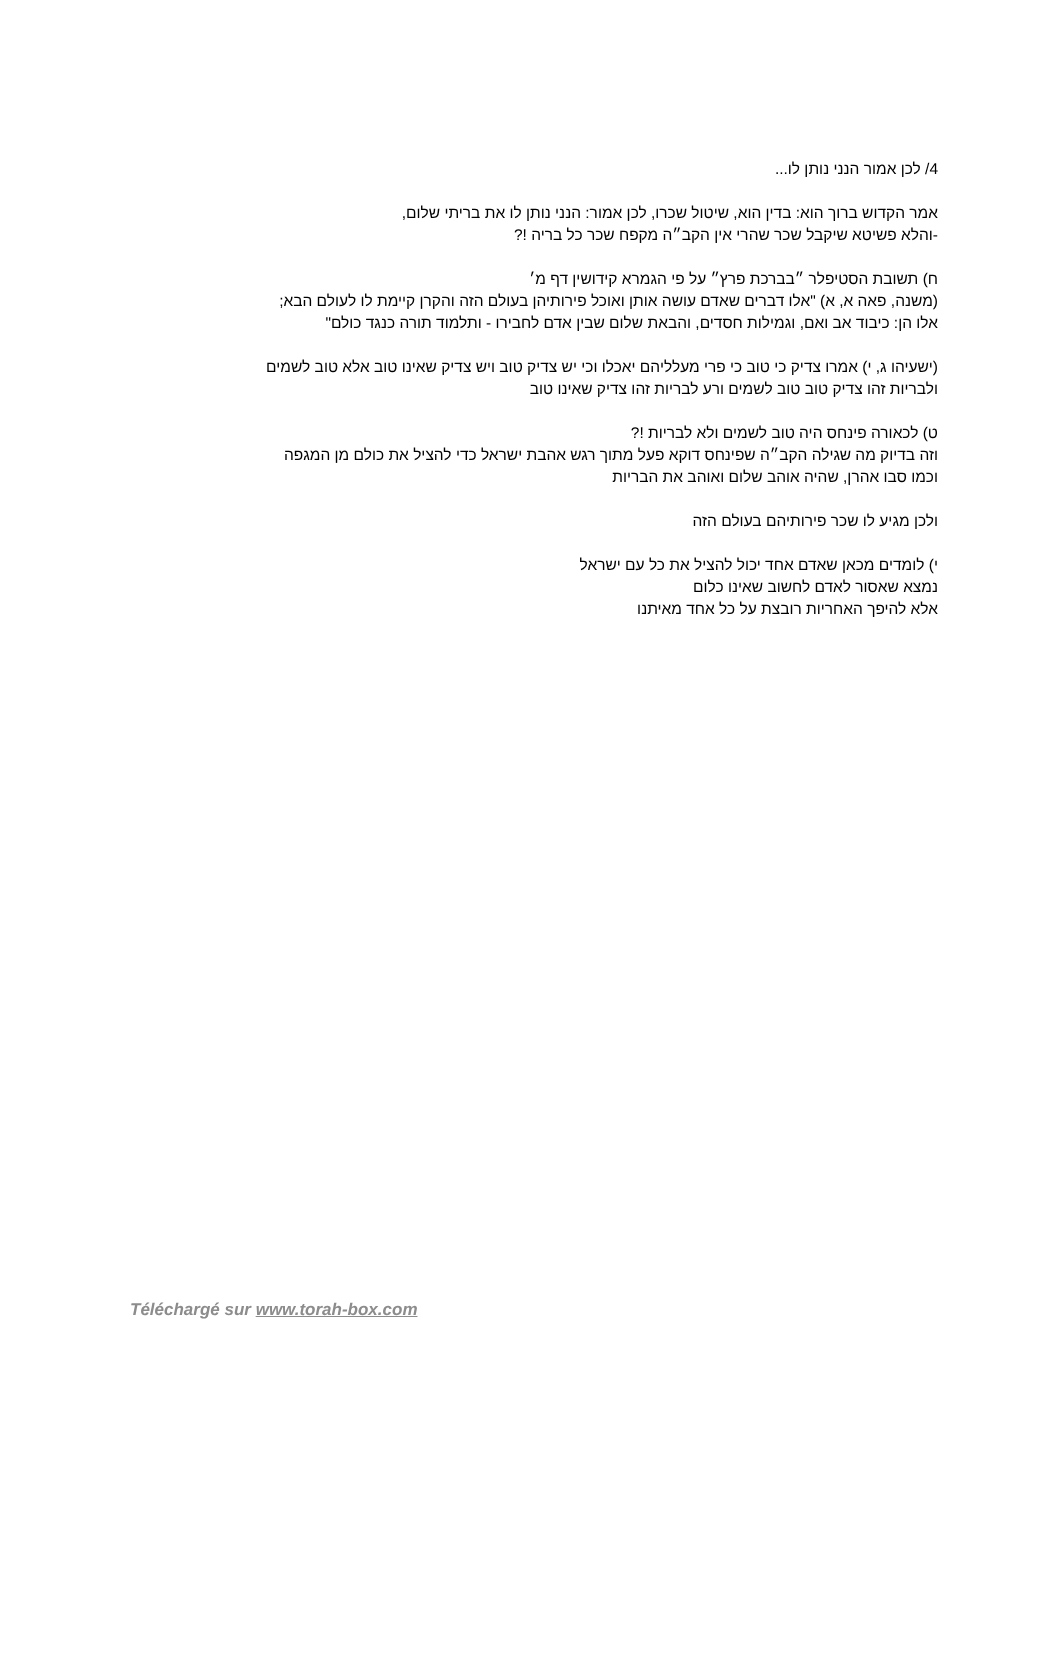4/ לכן אמור הנני נותן לו...
אמר הקדוש ברוך הוא: בדין הוא, שיטול שכרו, לכן אמור: הנני נותן לו את בריתי שלום,
-והלא פשיטא שיקבל שכר שהרי אין הקב״ה מקפח שכר כל בריה !?
ח) תשובת הסטיפלר ״בברכת פרץ״ על פי הגמרא קידושין דף מ׳
(משנה, פאה א, א) "אלו דברים שאדם עושה אותן ואוכל פירותיהן בעולם הזה והקרן קיימת לו לעולם הבא;
אלו הן: כיבוד אב ואם, וגמילות חסדים, והבאת שלום שבין אדם לחבירו - ותלמוד תורה כנגד כולם"
(ישעיהו ג, י) אמרו צדיק כי טוב כי פרי מעלליהם יאכלו וכי יש צדיק טוב ויש צדיק שאינו טוב אלא טוב לשמים
ולבריות זהו צדיק טוב טוב לשמים ורע לבריות זהו צדיק שאינו טוב
ט) לכאורה פינחס היה טוב לשמים ולא לבריות !?
וזה בדיוק מה שגילה הקב״ה שפינחס דוקא פעל מתוך רגש אהבת ישראל כדי להציל את כולם מן המגפה
וכמו סבו אהרן, שהיה אוהב שלום ואוהב את הבריות
ולכן מגיע לו שכר פירותיהם בעולם הזה
י) לומדים מכאן שאדם אחד יכול להציל את כל עם ישראל
נמצא שאסור לאדם לחשוב שאינו כלום
אלא להיפך האחריות רובצת על כל אחד מאיתנו
Téléchargé sur www.torah-box.com